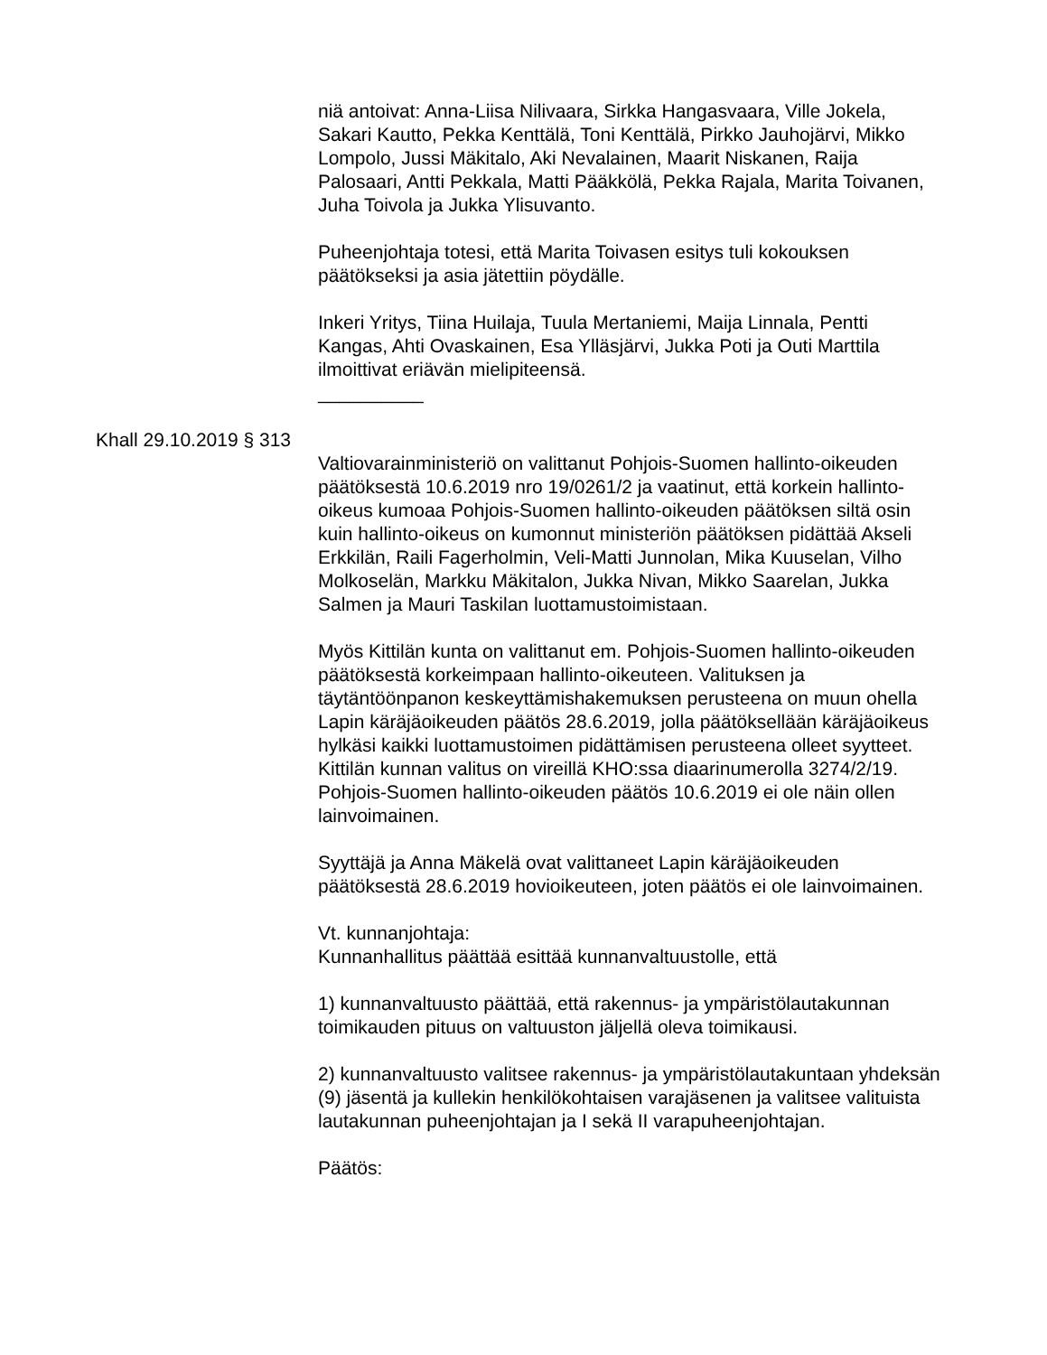niä antoivat: Anna-Liisa Nilivaara, Sirkka Hangasvaara, Ville Jokela, Sakari Kautto, Pekka Kenttälä, Toni Kenttälä, Pirkko Jauhojärvi, Mikko Lompolo, Jussi Mäkitalo, Aki Nevalainen, Maarit Niskanen, Raija Palosaari, Antti Pekkala, Matti Pääkkölä, Pekka Rajala, Marita Toivanen, Juha Toivola ja Jukka Ylisuvanto.
Puheenjohtaja totesi, että Marita Toivasen esitys tuli kokouksen päätökseksi ja asia jätettiin pöydälle.
Inkeri Yritys, Tiina Huilaja, Tuula Mertaniemi, Maija Linnala, Pentti Kangas, Ahti Ovaskainen, Esa Ylläsjärvi, Jukka Poti ja Outi Marttila ilmoittivat eriävän mielipiteensä.
__________
Khall 29.10.2019 § 313
Valtiovarainministeriö on valittanut Pohjois-Suomen hallinto-oikeuden päätöksestä 10.6.2019 nro 19/0261/2 ja vaatinut, että korkein hallinto-oikeus kumoaa Pohjois-Suomen hallinto-oikeuden päätöksen siltä osin kuin hallinto-oikeus on kumonnut ministeriön päätöksen pidättää Akseli Erkkilän, Raili Fagerholmin, Veli-Matti Junnolan, Mika Kuuselan, Vilho Molkoselän, Markku Mäkitalon, Jukka Nivan, Mikko Saarelan, Jukka Salmen ja Mauri Taskilan luottamustoimistaan.
Myös Kittilän kunta on valittanut em. Pohjois-Suomen hallinto-oikeuden päätöksestä korkeimpaan hallinto-oikeuteen. Valituksen ja täytäntöönpanon keskeyttämishakemuksen perusteena on muun ohella Lapin käräjäoikeuden päätös 28.6.2019, jolla päätöksellään käräjäoikeus hylkäsi kaikki luottamustoimen pidättämisen perusteena olleet syytteet. Kittilän kunnan valitus on vireillä KHO:ssa diaarinumerolla 3274/2/19. Pohjois-Suomen hallinto-oikeuden päätös 10.6.2019 ei ole näin ollen lainvoimainen.
Syyttäjä ja Anna Mäkelä ovat valittaneet Lapin käräjäoikeuden päätöksestä 28.6.2019 hovioikeuteen, joten päätös ei ole lainvoimainen.
Vt. kunnanjohtaja:
Kunnanhallitus päättää esittää kunnanvaltuustolle, että
1) kunnanvaltuusto päättää, että rakennus- ja ympäristölautakunnan toimikauden pituus on valtuuston jäljellä oleva toimikausi.
2) kunnanvaltuusto valitsee rakennus- ja ympäristölautakuntaan yhdeksän (9) jäsentä ja kullekin henkilökohtaisen varajäsenen ja valitsee valituista lautakunnan puheenjohtajan ja I sekä II varapuheenjohtajan.
Päätös: